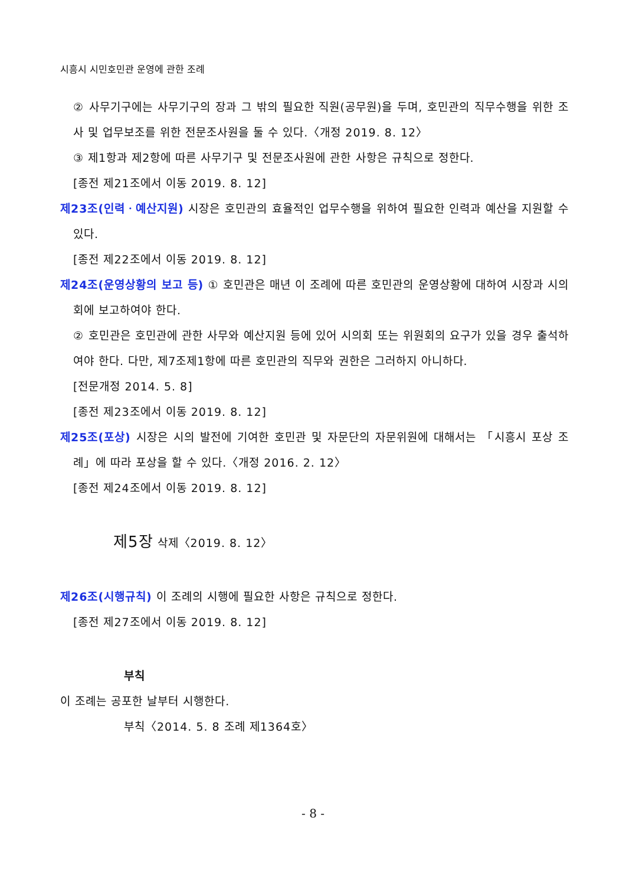시흥시 시민호민관 운영에 관한 조례
② 사무기구에는 사무기구의 장과 그 밖의 필요한 직원(공무원)을 두며, 호민관의 직무수행을 위한 조사 및 업무보조를 위한 전문조사원을 둘 수 있다.〈개정 2019. 8. 12〉
③ 제1항과 제2항에 따른 사무기구 및 전문조사원에 관한 사항은 규칙으로 정한다.
[종전 제21조에서 이동 2019. 8. 12]
제23조(인력ㆍ예산지원) 시장은 호민관의 효율적인 업무수행을 위하여 필요한 인력과 예산을 지원할 수 있다.
[종전 제22조에서 이동 2019. 8. 12]
제24조(운영상황의 보고 등) ① 호민관은 매년 이 조례에 따른 호민관의 운영상황에 대하여 시장과 시의회에 보고하여야 한다.
② 호민관은 호민관에 관한 사무와 예산지원 등에 있어 시의회 또는 위원회의 요구가 있을 경우 출석하여야 한다. 다만, 제7조제1항에 따른 호민관의 직무와 권한은 그러하지 아니하다.
[전문개정 2014. 5. 8]
[종전 제23조에서 이동 2019. 8. 12]
제25조(포상) 시장은 시의 발전에 기여한 호민관 및 자문단의 자문위원에 대해서는 「시흥시 포상 조례」에 따라 포상을 할 수 있다.〈개정 2016. 2. 12〉
[종전 제24조에서 이동 2019. 8. 12]
제5장 삭제〈2019. 8. 12〉
제26조(시행규칙) 이 조례의 시행에 필요한 사항은 규칙으로 정한다.
[종전 제27조에서 이동 2019. 8. 12]
부칙
이 조례는 공포한 날부터 시행한다.
부칙〈2014. 5. 8 조례 제1364호〉
- 8 -